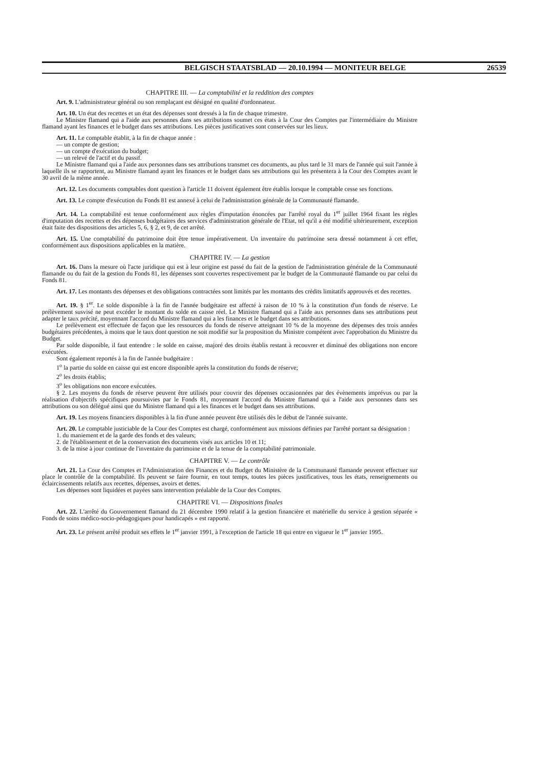BELGISCH STAATSBLAD — 20.10.1994 — MONITEUR BELGE 26539
CHAPITRE III. — La comptabilité et la reddition des comptes
Art. 9. L'administrateur général ou son remplaçant est désigné en qualité d'ordonnateur.
Art. 10. Un état des recettes et un état des dépenses sont dressés à la fin de chaque trimestre.
Le Ministre flamand qui a l'aide aux personnes dans ses attributions soumet ces états à la Cour des Comptes par l'intermédiaire du Ministre flamand ayant les finances et le budget dans ses attributions. Les pièces justificatives sont conservées sur les lieux.
Art. 11. Le comptable établit, à la fin de chaque année :
— un compte de gestion;
— un compte d'exécution du budget;
— un relevé de l'actif et du passif.
Le Ministre flamand qui a l'aide aux personnes dans ses attributions transmet ces documents, au plus tard le 31 mars de l'année qui suit l'année à laquelle ils se rapportent, au Ministre flamand ayant les finances et le budget dans ses attributions qui les présentera à la Cour des Comptes avant le 30 avril de la même année.
Art. 12. Les documents comptables dont question à l'article 11 doivent également être établis lorsque le comptable cesse ses fonctions.
Art. 13. Le compte d'exécution du Fonds 81 est annexé à celui de l'administration générale de la Communauté flamande.
Art. 14. La comptabilité est tenue conformément aux règles d'imputation énoncées par l'arrêté royal du 1<sup>er</sup> juillet 1964 fixant les règles d'imputation des recettes et des dépenses budgétaires des services d'administration générale de l'Etat, tel qu'il a été modifié ultérieurement, exception était faite des dispositions des articles 5, 6, § 2, et 9, de cet arrêté.
Art. 15. Une comptabilité du patrimoine doit être tenue impérativement. Un inventaire du patrimoine sera dressé notamment à cet effet, conformément aux dispositions applicables en la matière.
CHAPITRE IV. — La gestion
Art. 16. Dans la mesure où l'acte juridique qui est à leur origine est passé du fait de la gestion de l'administration générale de la Communauté flamande ou du fait de la gestion du Fonds 81, les dépenses sont couvertes respectivement par le budget de la Communauté flamande ou par celui du Fonds 81.
Art. 17. Les montants des dépenses et des obligations contractées sont limités par les montants des crédits limitatifs approuvés et des recettes.
Art. 19. § 1<sup>er</sup>. Le solde disponible à la fin de l'année budgétaire est affecté à raison de 10 % à la constitution d'un fonds de réserve. Le prélèvement susvisé ne peut excéder le montant du solde en caisse réel. Le Ministre flamand qui a l'aide aux personnes dans ses attributions peut adapter le taux précité, moyennant l'accord du Ministre flamand qui a les finances et le budget dans ses attributions.
Le prélèvement est effectuée de façon que les ressources du fonds de réserve atteignant 10 % de la moyenne des dépenses des trois années budgétaires précédentes, à moins que le taux dont question ne soit modifié sur la proposition du Ministre compétent avec l'approbation du Ministre du Budget.
Par solde disponible, il faut entendre : le solde en caisse, majoré des droits établis restant à recouvrer et diminué des obligations non encore exécutées.
Sont également reportés à la fin de l'année budgétaire :
1<sup>o</sup> la partie du solde en caisse qui est encore disponible après la constitution du fonds de réserve;
2<sup>o</sup> les droits établis;
3<sup>o</sup> les obligations non encore exécutées.
§ 2. Les moyens du fonds de réserve peuvent être utilisés pour couvrir des dépenses occasionnées par des évènements imprévus ou par la réalisation d'objectifs spécifiques poursuivies par le Fonds 81, moyennant l'accord du Ministre flamand qui a l'aide aux personnes dans ses attributions ou son délégué ainsi que du Ministre flamand qui a les finances et le budget dans ses attributions.
Art. 19. Les moyens financiers disponibles à la fin d'une année peuvent être utilisés dès le début de l'année suivante.
Art. 20. Le comptable justiciable de la Cour des Comptes est chargé, conformément aux missions définies par l'arrêté portant sa désignation :
1. du maniement et de la garde des fonds et des valeurs;
2. de l'établissement et de la conservation des documents visés aux articles 10 et 11;
3. de la mise à jour continue de l'inventaire du patrimoine et de la tenue de la comptabilité patrimoniale.
CHAPITRE V. — Le contrôle
Art. 21. La Cour des Comptes et l'Administration des Finances et du Budget du Ministère de la Communauté flamande peuvent effectuer sur place le contrôle de la comptabilité. Ils peuvent se faire fournir, en tout temps, toutes les pièces justificatives, tous les états, renseignements ou éclaircissements relatifs aux recettes, dépenses, avoirs et dettes.
Les dépenses sont liquidées et payées sans intervention préalable de la Cour des Comptes.
CHAPITRE VI. — Dispositions finales
Art. 22. L'arrêté du Gouvernement flamand du 21 décembre 1990 relatif à la gestion financière et matérielle du service à gestion séparée « Fonds de soins médico-socio-pédagogiques pour handicapés » est rapporté.
Art. 23. Le présent arrêté produit ses effets le 1<sup>er</sup> janvier 1991, à l'exception de l'article 18 qui entre en vigueur le 1<sup>er</sup> janvier 1995.